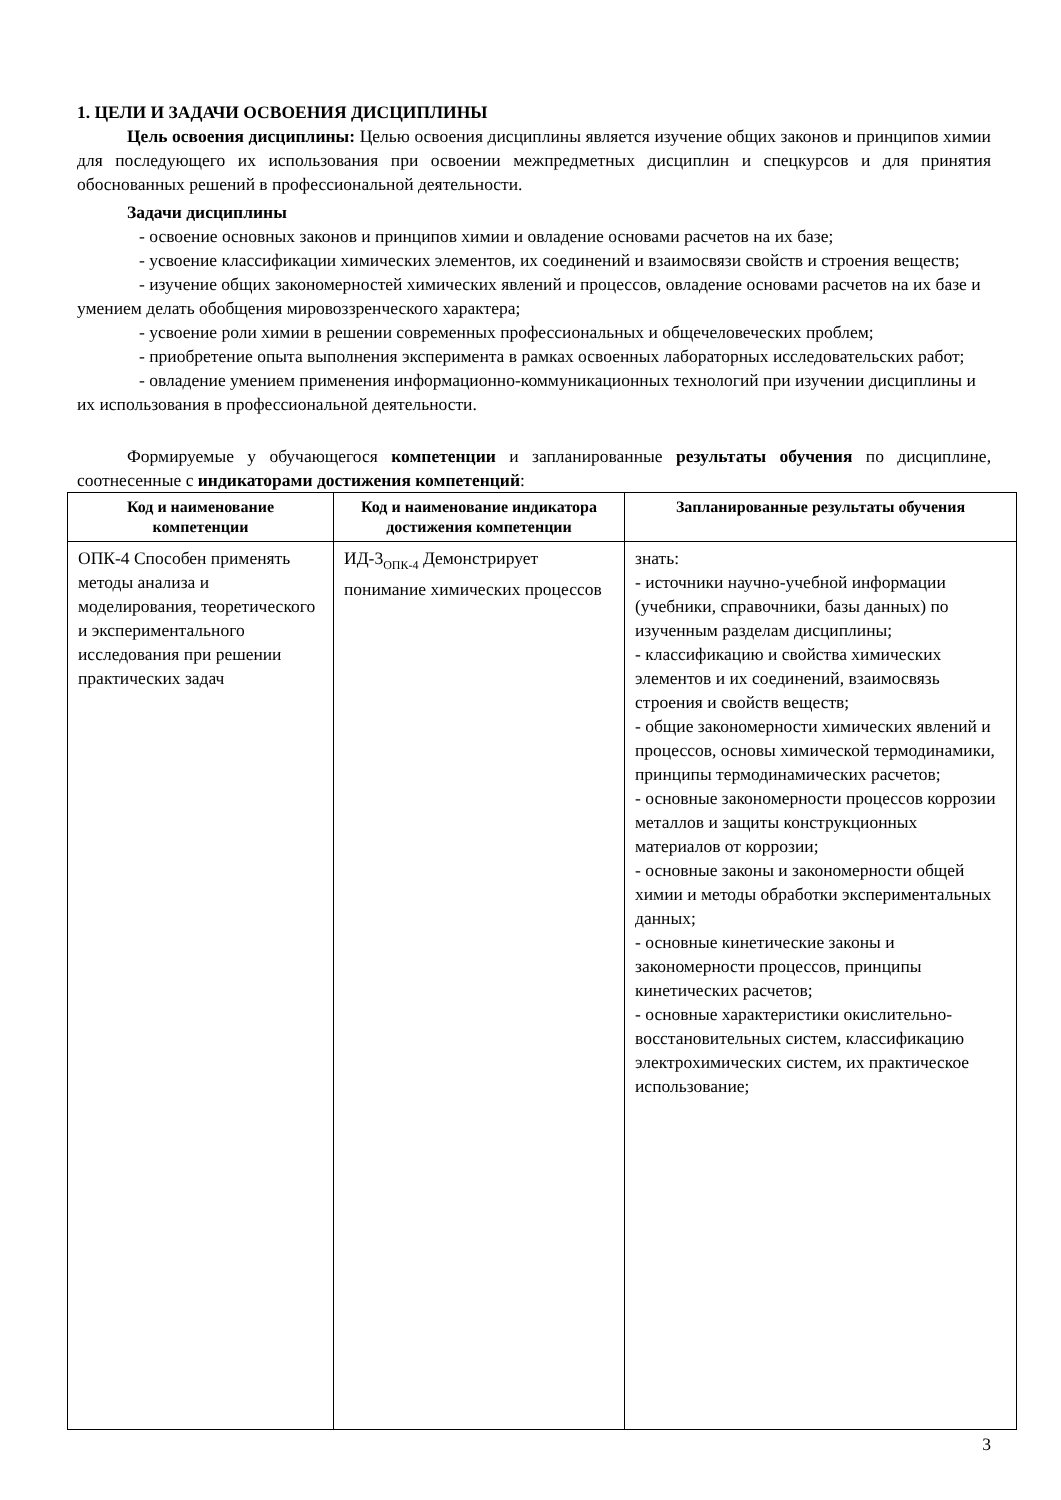1. ЦЕЛИ И ЗАДАЧИ ОСВОЕНИЯ ДИСЦИПЛИНЫ
Цель освоения дисциплины: Целью освоения дисциплины является изучение общих законов и принципов химии для последующего их использования при освоении межпредметных дисциплин и спецкурсов и для принятия обоснованных решений в профессиональной деятельности.
Задачи дисциплины
- освоение основных законов и принципов химии и овладение основами расчетов на их базе;
- усвоение классификации химических элементов, их соединений и взаимосвязи свойств и строения веществ;
- изучение общих закономерностей химических явлений и процессов, овладение основами расчетов на их базе и умением делать обобщения мировоззренческого характера;
- усвоение роли химии в решении современных профессиональных и общечеловеческих проблем;
- приобретение опыта выполнения эксперимента в рамках освоенных лабораторных исследовательских работ;
- овладение умением применения информационно-коммуникационных технологий при изучении дисциплины и их использования в профессиональной деятельности.
Формируемые у обучающегося компетенции и запланированные результаты обучения по дисциплине, соотнесенные с индикаторами достижения компетенций:
| Код и наименование компетенции | Код и наименование индикатора достижения компетенции | Запланированные результаты обучения |
| --- | --- | --- |
| ОПК-4 Способен применять методы анализа и моделирования, теоретического и экспериментального исследования при решении практических задач | ИД-3<sub>ОПК-4</sub> Демонстрирует понимание химических процессов | знать: - источники научно-учебной информации (учебники, справочники, базы данных) по изученным разделам дисциплины; - классификацию и свойства химических элементов и их соединений, взаимосвязь строения и свойств веществ; - общие закономерности химических явлений и процессов, основы химической термодинамики, принципы термодинамических расчетов; - основные закономерности процессов коррозии металлов и защиты конструкционных материалов от коррозии; - основные законы и закономерности общей химии и методы обработки экспериментальных данных; - основные кинетические законы и закономерности процессов, принципы кинетических расчетов; - основные характеристики окислительно-восстановительных систем, классификацию электрохимических систем, их практическое использование; |
3